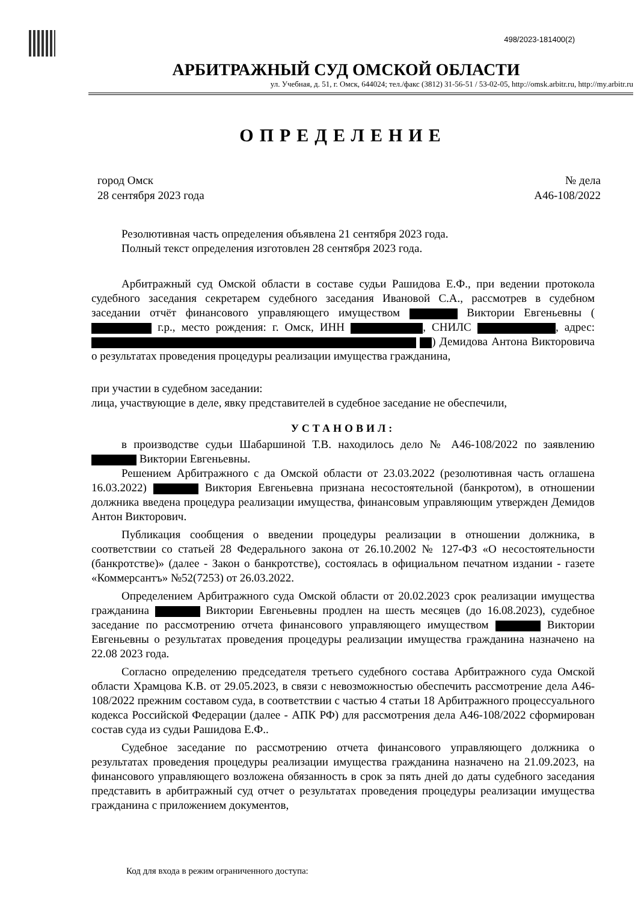498/2023-181400(2)
АРБИТРАЖНЫЙ СУД ОМСКОЙ ОБЛАСТИ
ул. Учебная, д. 51, г. Омск, 644024; тел./факс (3812) 31-56-51 / 53-02-05, http://omsk.arbitr.ru, http://my.arbitr.ru
ОПРЕДЕЛЕНИЕ
город Омск
28 сентября 2023 года
№ дела
А46-108/2022
Резолютивная часть определения объявлена 21 сентября 2023 года.
Полный текст определения изготовлен 28 сентября 2023 года.
Арбитражный суд Омской области в составе судьи Рашидова Е.Ф., при ведении протокола судебного заседания секретарем судебного заседания Ивановой С.А., рассмотрев в судебном заседании отчёт финансового управляющего имуществом Виктории Евгеньевны ( г.р., место рождения: г. Омск, ИНН , СНИЛС , адрес: ) Демидова Антона Викторовича о результатах проведения процедуры реализации имущества гражданина,
при участии в судебном заседании:
лица, участвующие в деле, явку представителей в судебное заседание не обеспечили,
УСТАНОВИЛ:
в производстве судьи Шабаршиной Т.В. находилось дело № А46-108/2022 по заявлению Виктории Евгеньевны.
Решением Арбитражного с да Омской области от 23.03.2022 (резолютивная часть оглашена 16.03.2022) Виктория Евгеньевна признана несостоятельной (банкротом), в отношении должника введена процедура реализации имущества, финансовым управляющим утвержден Демидов Антон Викторович.
Публикация сообщения о введении процедуры реализации в отношении должника, в соответствии со статьей 28 Федерального закона от 26.10.2002 № 127-ФЗ «О несостоятельности (банкротстве)» (далее - Закон о банкротстве), состоялась в официальном печатном издании - газете «Коммерсантъ» №52(7253) от 26.03.2022.
Определением Арбитражного суда Омской области от 20.02.2023 срок реализации имущества гражданина Виктории Евгеньевны продлен на шесть месяцев (до 16.08.2023), судебное заседание по рассмотрению отчета финансового управляющего имуществом Виктории Евгеньевны о результатах проведения процедуры реализации имущества гражданина назначено на 22.08 2023 года.
Согласно определению председателя третьего судебного состава Арбитражного суда Омской области Храмцова К.В. от 29.05.2023, в связи с невозможностью обеспечить рассмотрение дела А46-108/2022 прежним составом суда, в соответствии с частью 4 статьи 18 Арбитражного процессуального кодекса Российской Федерации (далее - АПК РФ) для рассмотрения дела А46-108/2022 сформирован состав суда из судьи Рашидова Е.Ф..
Судебное заседание по рассмотрению отчета финансового управляющего должника о результатах проведения процедуры реализации имущества гражданина назначено на 21.09.2023, на финансового управляющего возложена обязанность в срок за пять дней до даты судебного заседания представить в арбитражный суд отчет о результатах проведения процедуры реализации имущества гражданина с приложением документов,
Код для входа в режим ограниченного доступа: